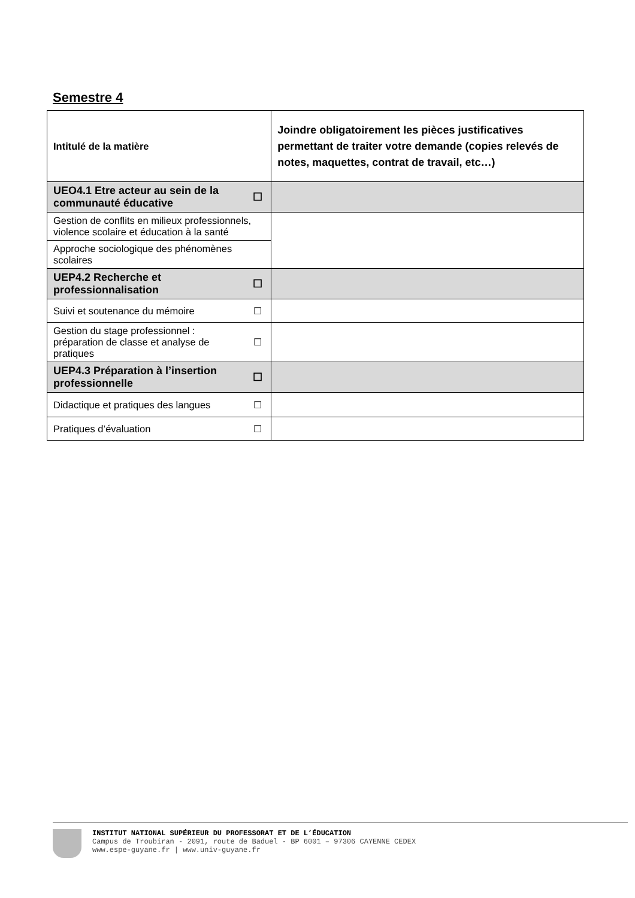Semestre 4
| Intitulé de la matière | | Joindre obligatoirement les pièces justificatives permettant de traiter votre demande (copies relevés de notes, maquettes, contrat de travail, etc…) |
| --- | --- | --- |
| UEO4.1 Etre acteur au sein de la communauté éducative | ☐ | |
| Gestion de conflits en milieux professionnels, violence scolaire et éducation à la santé | | |
| Approche sociologique des phénomènes scolaires | | |
| UEP4.2 Recherche et professionnalisation | ☐ | |
| Suivi et soutenance du mémoire | ☐ | |
| Gestion du stage professionnel : préparation de classe et analyse de pratiques | ☐ | |
| UEP4.3 Préparation à l’insertion professionnelle | ☐ | |
| Didactique et pratiques des langues | ☐ | |
| Pratiques d’évaluation | ☐ | |
INSTITUT NATIONAL SUPÉRIEUR DU PROFESSORAT ET DE L’ÉDUCATION
Campus de Troubiran - 2091, route de Baduel - BP 6001 – 97306 CAYENNE CEDEX
www.espe-guyane.fr | www.univ-guyane.fr